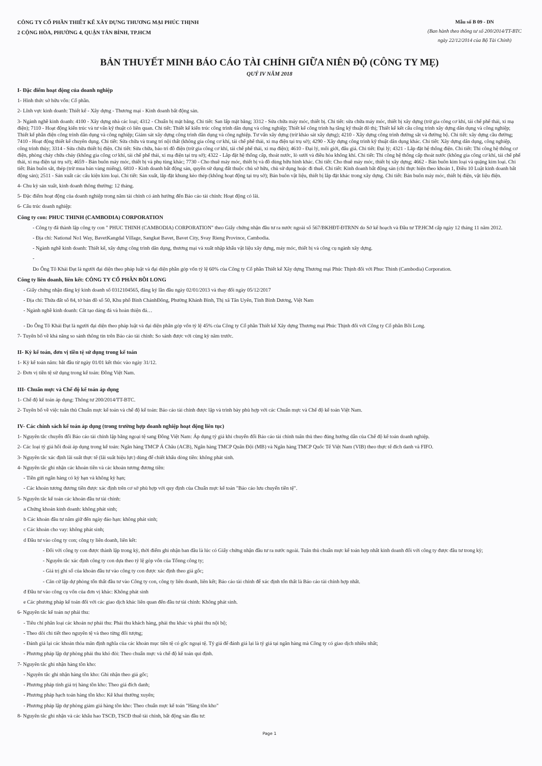CÔNG TY CỔ PHẦN THIẾT KẾ XÂY DỰNG THƯƠNG MẠI PHÚC THỊNH
2 CỘNG HÒA, PHƯỜNG 4, QUẬN TÂN BÌNH, TP.HCM
Mẫu số B 09 - DN
(Ban hành theo thông tư số 200/2014/TT-BTC
ngày 22/12/2014 của Bộ Tài Chính)
BẢN THUYẾT MINH BÁO CÁO TÀI CHÍNH GIỮA NIÊN ĐỘ (CÔNG TY MẸ)
QUÝ IV NĂM 2018
I- Đặc điểm hoạt động của doanh nghiệp
1- Hình thức sở hữu vốn: Cổ phần.
2- Lĩnh vực kinh doanh: Thiết kế - Xây dựng - Thương mại - Kinh doanh bất động sản.
3- Ngành nghề kinh doanh: 4100 - Xây dựng nhà các loại; 4312 - Chuẩn bị mặt bằng. Chi tiết: San lấp mặt bằng; 3312 - Sửa chữa máy móc, thiết bị. Chi tiết: sửa chữa máy móc, thiết bị xây dựng (trừ gia công cơ khí, tái chế phế thải, xi mạ điện); 7110 - Hoạt động kiến trúc và tư vấn kỹ thuật có liên quan. Chi tiết: Thiết kế kiến trúc công trình dân dụng và công nghiệp; Thiết kế công trình hạ tầng kỹ thuật đô thị; Thiết kế kết cấu công trình xây dựng dân dụng và công nghiệp; Thiết kế phần điện công trình dân dụng và công nghiệp; Giám sát xây dựng công trình dân dụng và công nghiệp. Tư vấn xây dựng (trừ khảo sát xây dựng); 4210 - Xây dựng công trình đường sắt và đường bộ. Chi tiết: xây dựng cầu đường; 7410 - Hoạt động thiết kế chuyên dụng. Chi tiết: Sửa chữa và trang trí nội thất (không gia công cơ khí, tái chế phế thải, xi mạ điện tại trụ sở); 4290 - Xây dựng công trình kỹ thuật dân dụng khác. Chi tiết: Xây dựng dân dụng, công nghiệp, công trình thủy; 3314 - Sửa chữa thiết bị điện. Chi tiết: Sửa chữa, bảo trì đồ điện (trừ gia công cơ khí, tái chế phế thải, xi mạ điện); 4610 - Đại lý, môi giới, đấu giá. Chi tiết: Đại lý; 4321 - Lắp đặt hệ thống điện. Chi tiết: Thi công hệ thống cơ điện, phòng cháy chữa cháy (không gia công cơ khí, tái chế phế thải, xi mạ điện tại trụ sở); 4322 - Lắp đặt hệ thống cấp, thoát nước, lò sưởi và điều hòa không khí. Chi tiết: Thi công hệ thống cấp thoát nước (không gia công cơ khí, tái chế phế thải, xi mạ điện tại trụ sở); 4659 - Bán buôn máy móc, thiết bị và phụ tùng khác; 7730 - Cho thuê máy móc, thiết bị và đồ dùng hữu hình khác. Chi tiết: Cho thuê máy móc, thiết bị xây dựng; 4662 - Bán buôn kim loại và quặng kim loại. Chi tiết: Bán buôn sắt, thép (trừ mua bán vàng miếng). 6810 - Kinh doanh bất động sản, quyền sử dụng đất thuộc chủ sở hữu, chủ sử dụng hoặc đi thuê. Chi tiết: Kinh doanh bất động sản (chỉ thực hiện theo khoản 1, Điều 10 Luật kinh doanh bất động sản); 2511 - Sản xuất các cấu kiện kim loại. Chi tiết: Sản xuất, lắp đặt khung kèo thép (không hoạt động tại trụ sở); Bán buôn vật liệu, thiết bị lắp đặt khác trong xây dựng. Chi tiết: Bán buôn máy móc, thiết bị điện, vật liệu điện.
4- Chu kỳ sản xuất, kinh doanh thông thường: 12 tháng.
5- Đặc điểm hoạt động của doanh nghiệp trong năm tài chính có ảnh hưởng đến Báo cáo tài chính: Hoạt động có lãi.
6- Cấu trúc doanh nghiệp:
Công ty con: PHUC THINH (CAMBODIA) CORPORATION
- Công ty đã thành lập công ty con " PHUC THINH (CAMBODIA) CORPORATION" theo Giấy chứng nhận đầu tư ra nước ngoài số 567/BKHĐT-ĐTRNN do Sở kế hoạch và Đầu tư TP.HCM cấp ngày 12 tháng 11 năm 2012.
- Địa chỉ: National No1 Way, BavetKangdal Village, Sangkat Bavet, Bavet City, Svay Rieng Province, Cambodia.
- Ngành nghề kinh doanh: Thiết kế, xây dựng công trình dân dụng, thương mại và xuất nhập khẩu vật liệu xây dựng, máy móc, thiết bị và công cụ ngành xây dựng.
-
Do Ông Tô Khải Đạt là người đại diện theo pháp luật và đại diện phần góp vốn tỷ lệ 60% của Công ty Cổ phần Thiết kế Xây dựng Thương mại Phúc Thịnh đối với Phuc Thinh (Cambodia) Corporation.
Công ty liên doanh, liên kết: CÔNG TY CỔ PHẦN BỒI LONG
- Giấy chứng nhận đăng ký kinh doanh số 0312104565, đăng ký lần đầu ngày 02/01/2013 và thay đổi ngày 05/12/2017
- Địa chỉ: Thửa đất số 84, tờ bản đồ số 50, Khu phố Bình ChánhĐông, Phường Khánh Bình, Thị xã Tân Uyên, Tỉnh Bình Dương, Việt Nam
- Ngành nghề kinh doanh: Cắt tạo dáng đá và hoàn thiện đá…
- Do Ông Tô Khải Đạt là người đại diện theo pháp luật và đại diện phần góp vốn tỷ lệ 45% của Công ty Cổ phần Thiết kế Xây dựng Thương mại Phúc Thịnh đối với Công ty Cổ phần Bồi Long.
7- Tuyên bố về khả năng so sánh thông tin trên Báo cáo tài chính: So sánh được với cùng kỳ năm trước.
II- Kỳ kế toán, đơn vị tiền tệ sử dụng trong kế toán
1- Kỳ kế toán năm: bắt đầu từ ngày 01/01 kết thúc vào ngày 31/12.
2- Đơn vị tiền tệ sử dụng trong kế toán: Đồng Việt Nam.
III- Chuẩn mực và Chế độ kế toán áp dụng
1- Chế độ kế toán áp dụng: Thông tư 200/2014/TT-BTC.
2- Tuyên bố về việc tuân thủ Chuẩn mực kế toán và chế độ kế toán: Báo cáo tài chính được lập và trình bày phù hợp với các Chuẩn mực và Chế độ kế toán Việt Nam.
IV- Các chính sách kế toán áp dụng (trong trường hợp doanh nghiệp hoạt động liên tục)
1- Nguyên tắc chuyển đổi Báo cáo tài chính lập bằng ngoại tệ sang Đồng Việt Nam: Áp dụng tỷ giá khi chuyển đổi Báo cáo tài chính tuân thủ theo đúng hướng dẫn của Chế độ kế toán doanh nghiệp.
2- Các loại tỷ giá hối đoái áp dụng trong kế toán: Ngân hàng TMCP Á Châu (ACB), Ngân hàng TMCP Quân Đội (MB) và Ngân hàng TMCP Quốc Tế Việt Nam (VIB) theo thực tế đích danh và FIFO.
3- Nguyên tắc xác định lãi suất thực tế (lãi suất hiệu lực) dùng để chiết khấu dòng tiền: không phát sinh.
4- Nguyên tắc ghi nhận các khoản tiền và các khoản tương đương tiền:
- Tiền gửi ngân hàng có kỳ hạn và không kỳ hạn;
- Các khoản tương đương tiền được xác định trên cơ sở phù hợp với quy định của Chuẩn mực kế toán "Báo cáo lưu chuyển tiền tệ".
5- Nguyên tắc kế toán các khoản đầu tư tài chính:
a Chứng khoán kinh doanh: không phát sinh;
b Các khoản đầu tư nắm giữ đến ngày đáo hạn: không phát sinh;
c Các khoản cho vay: không phát sinh;
d Đầu tư vào công ty con; công ty liên doanh, liên kết:
- Đối với công ty con được thành lập trong kỳ, thời điểm ghi nhận ban đầu là lúc có Giấy chứng nhận đầu tư ra nước ngoài. Tuân thủ chuẩn mực kế toán hợp nhất kinh doanh đối với công ty được đầu tư trong kỳ;
- Nguyên tắc xác định công ty con dựa theo tỷ lệ góp vốn của Tổnng công ty;
- Giá trị ghi sổ của khoản đầu tư vào công ty con được xác định theo giá gốc;
- Căn cứ lập dự phòng tổn thất đầu tư vào Công ty con, công ty liên doanh, liên kết; Báo cáo tài chính để xác định tổn thất là Báo cáo tài chính hợp nhất.
đ Đầu tư vào công cụ vốn của đơn vị khác: Không phát sinh
e Các phương pháp kế toán đối với các giao dịch khác liên quan đến đầu tư tài chính: Không phát sinh.
6- Nguyên tắc kế toán nợ phải thu:
- Tiêu chí phân loại các khoản nợ phải thu: Phải thu khách hàng, phải thu khác và phải thu nội bộ;
- Theo dõi chi tiết theo nguyên tệ và theo từng đối tượng;
- Đánh giá lại các khoản thỏa mãn định nghĩa của các khoản mục tiền tệ có gốc ngoại tệ. Tỷ giá để đánh giá lại là tỷ giá tại ngân hàng mà Công ty có giao dịch nhiều nhất;
- Phương pháp lập dự phòng phải thu khó đòi: Theo chuẩn mực và chế độ kế toán qui định.
7- Nguyên tắc ghi nhận hàng tồn kho:
- Nguyên tắc ghi nhận hàng tồn kho: Ghi nhận theo giá gốc;
- Phương pháp tính giá trị hàng tồn kho: Theo giá đích danh;
- Phương pháp hạch toán hàng tồn kho: Kê khai thường xuyên;
- Phương pháp lập dự phòng giảm giá hàng tồn kho: Theo chuẩn mực kế toán "Hàng tồn kho"
8- Nguyên tắc ghi nhận và các khấu hao TSCĐ, TSCĐ thuê tài chính, bất động sản đầu tư:
Page 1